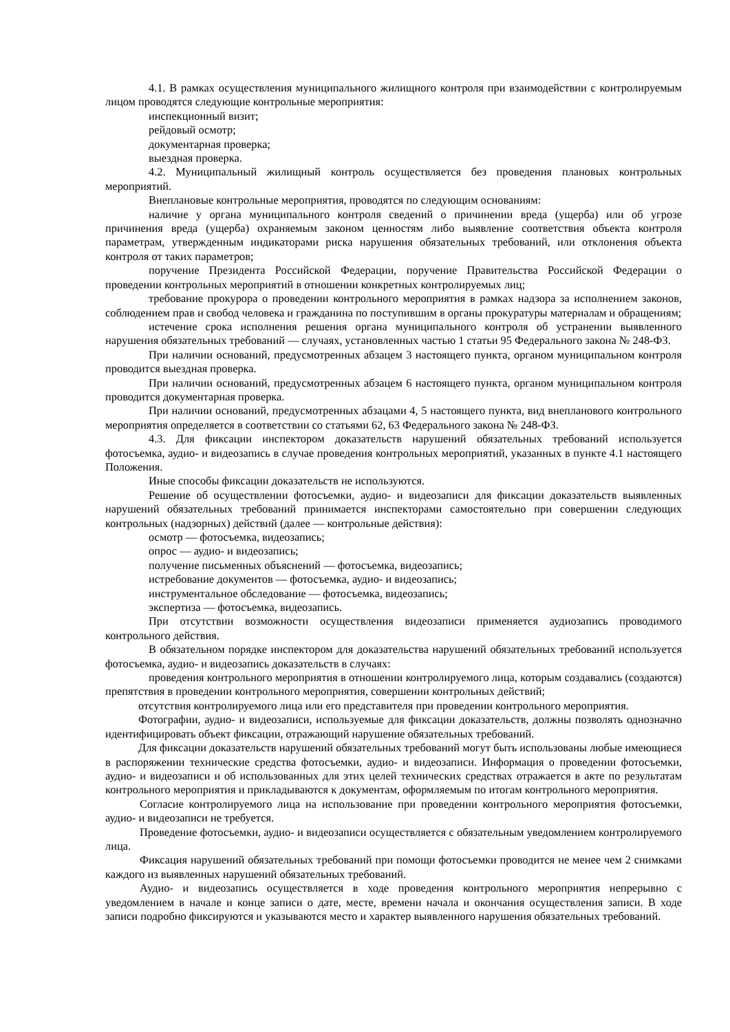4.1. В рамках осуществления муниципального жилищного контроля при взаимодействии с контролируемым лицом проводятся следующие контрольные мероприятия:
инспекционный визит;
рейдовый осмотр;
документарная проверка;
выездная проверка.
4.2. Муниципальный жилищный контроль осуществляется без проведения плановых контрольных мероприятий.
Внеплановые контрольные мероприятия, проводятся по следующим основаниям:
наличие у органа муниципального контроля сведений о причинении вреда (ущерба) или об угрозе причинения вреда (ущерба) охраняемым законом ценностям либо выявление соответствия объекта контроля параметрам, утвержденным индикаторами риска нарушения обязательных требований, или отклонения объекта контроля от таких параметров;
поручение Президента Российской Федерации, поручение Правительства Российской Федерации о проведении контрольных мероприятий в отношении конкретных контролируемых лиц;
требование прокурора о проведении контрольного мероприятия в рамках надзора за исполнением законов, соблюдением прав и свобод человека и гражданина по поступившим в органы прокуратуры материалам и обращениям;
истечение срока исполнения решения органа муниципального контроля об устранении выявленного нарушения обязательных требований — случаях, установленных частью 1 статьи 95 Федерального закона № 248-ФЗ.
При наличии оснований, предусмотренных абзацем 3 настоящего пункта, органом муниципальном контроля проводится выездная проверка.
При наличии оснований, предусмотренных абзацем 6 настоящего пункта, органом муниципальном контроля проводится документарная проверка.
При наличии оснований, предусмотренных абзацами 4, 5 настоящего пункта, вид внепланового контрольного мероприятия определяется в соответствии со статьями 62, 63 Федерального закона № 248-ФЗ.
4.3. Для фиксации инспектором доказательств нарушений обязательных требований используется фотосъемка, аудио- и видеозапись в случае проведения контрольных мероприятий, указанных в пункте 4.1 настоящего Положения.
Иные способы фиксации доказательств не используются.
Решение об осуществлении фотосъемки, аудио- и видеозаписи для фиксации доказательств выявленных нарушений обязательных требований принимается инспекторами самостоятельно при совершении следующих контрольных (надзорных) действий (далее — контрольные действия):
осмотр — фотосъемка, видеозапись;
опрос — аудио- и видеозапись;
получение письменных объяснений — фотосъемка, видеозапись;
истребование документов — фотосъемка, аудио- и видеозапись;
инструментальное обследование — фотосъемка, видеозапись;
экспертиза — фотосъемка, видеозапись.
При отсутствии возможности осуществления видеозаписи применяется аудиозапись проводимого контрольного действия.
В обязательном порядке инспектором для доказательства нарушений обязательных требований используется фотосъемка, аудио- и видеозапись доказательств в случаях:
проведения контрольного мероприятия в отношении контролируемого лица, которым создавались (создаются) препятствия в проведении контрольного мероприятия, совершении контрольных действий;
отсутствия контролируемого лица или его представителя при проведении контрольного мероприятия.
Фотографии, аудио- и видеозаписи, используемые для фиксации доказательств, должны позволять однозначно идентифицировать объект фиксации, отражающий нарушение обязательных требований.
Для фиксации доказательств нарушений обязательных требований могут быть использованы любые имеющиеся в распоряжении технические средства фотосъемки, аудио- и видеозаписи. Информация о проведении фотосъемки, аудио- и видеозаписи и об использованных для этих целей технических средствах отражается в акте по результатам контрольного мероприятия и прикладываются к документам, оформляемым по итогам контрольного мероприятия.
Согласие контролируемого лица на использование при проведении контрольного мероприятия фотосъемки, аудио- и видеозаписи не требуется.
Проведение фотосъемки, аудио- и видеозаписи осуществляется с обязательным уведомлением контролируемого лица.
Фиксация нарушений обязательных требований при помощи фотосъемки проводится не менее чем 2 снимками каждого из выявленных нарушений обязательных требований.
Аудио- и видеозапись осуществляется в ходе проведения контрольного мероприятия непрерывно с уведомлением в начале и конце записи о дате, месте, времени начала и окончания осуществления записи. В ходе записи подробно фиксируются и указываются место и характер выявленного нарушения обязательных требований.